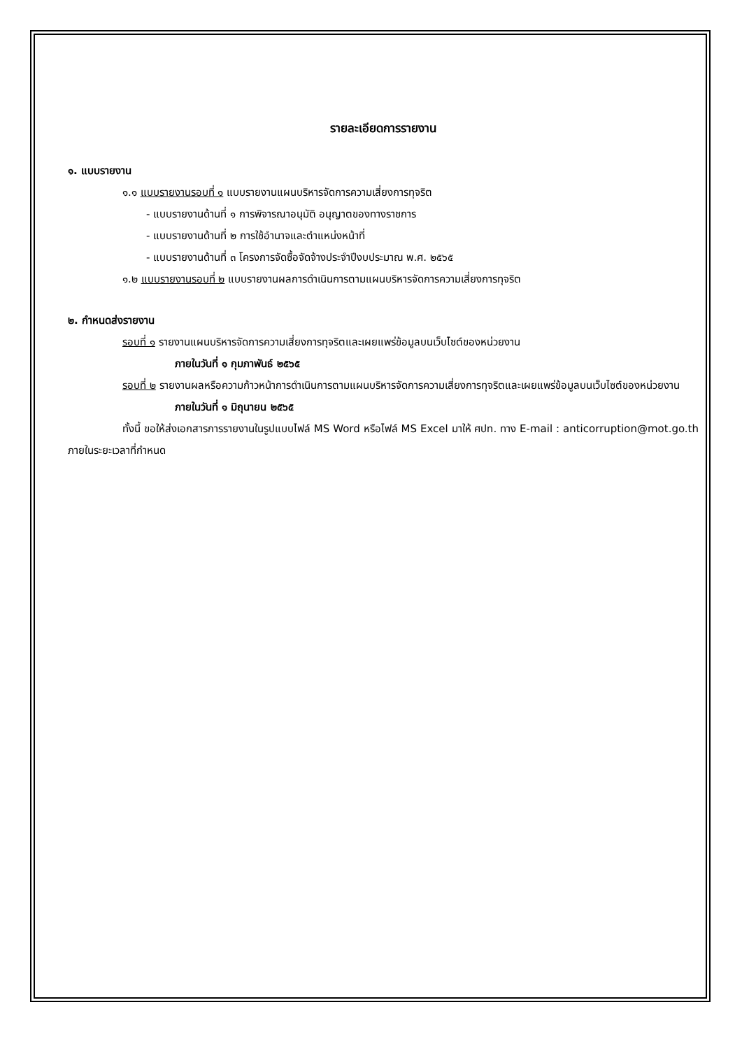รายละเอียดการรายงาน
๑. แบบรายงาน
๑.๑ แบบรายงานรอบที่ ๑ แบบรายงานแผนบริหารจัดการความเสี่ยงการทุจริต
- แบบรายงานด้านที่ ๑ การพิจารณาอนุมัติ อนุญาตของทางราชการ
- แบบรายงานด้านที่ ๒ การใช้อำนาจและตำแหน่งหน้าที่
- แบบรายงานด้านที่ ๓ โครงการจัดซื้อจัดจ้างประจำปีงบประมาณ พ.ศ. ๒๕๖๕
๑.๒ แบบรายงานรอบที่ ๒ แบบรายงานผลการดำเนินการตามแผนบริหารจัดการความเสี่ยงการทุจริต
๒. กำหนดส่งรายงาน
รอบที่ ๑ รายงานแผนบริหารจัดการความเสี่ยงการทุจริตและเผยแพร่ข้อมูลบนเว็บไซต์ของหน่วยงาน
ภายในวันที่ ๑ กุมภาพันธ์ ๒๕๖๕
รอบที่ ๒ รายงานผลหรือความก้าวหน้าการดำเนินการตามแผนบริหารจัดการความเสี่ยงการทุจริตและเผยแพร่ข้อมูลบนเว็บไซต์ของหน่วยงาน
ภายในวันที่ ๑ มิถุนายน ๒๕๖๕
ทั้งนี้ ขอให้ส่งเอกสารการรายงานในรูปแบบไฟล์ MS Word หรือไฟล์ MS Excel มาให้ ศปท. ทาง E-mail : anticorruption@mot.go.th ภายในระยะเวลาที่กำหนด